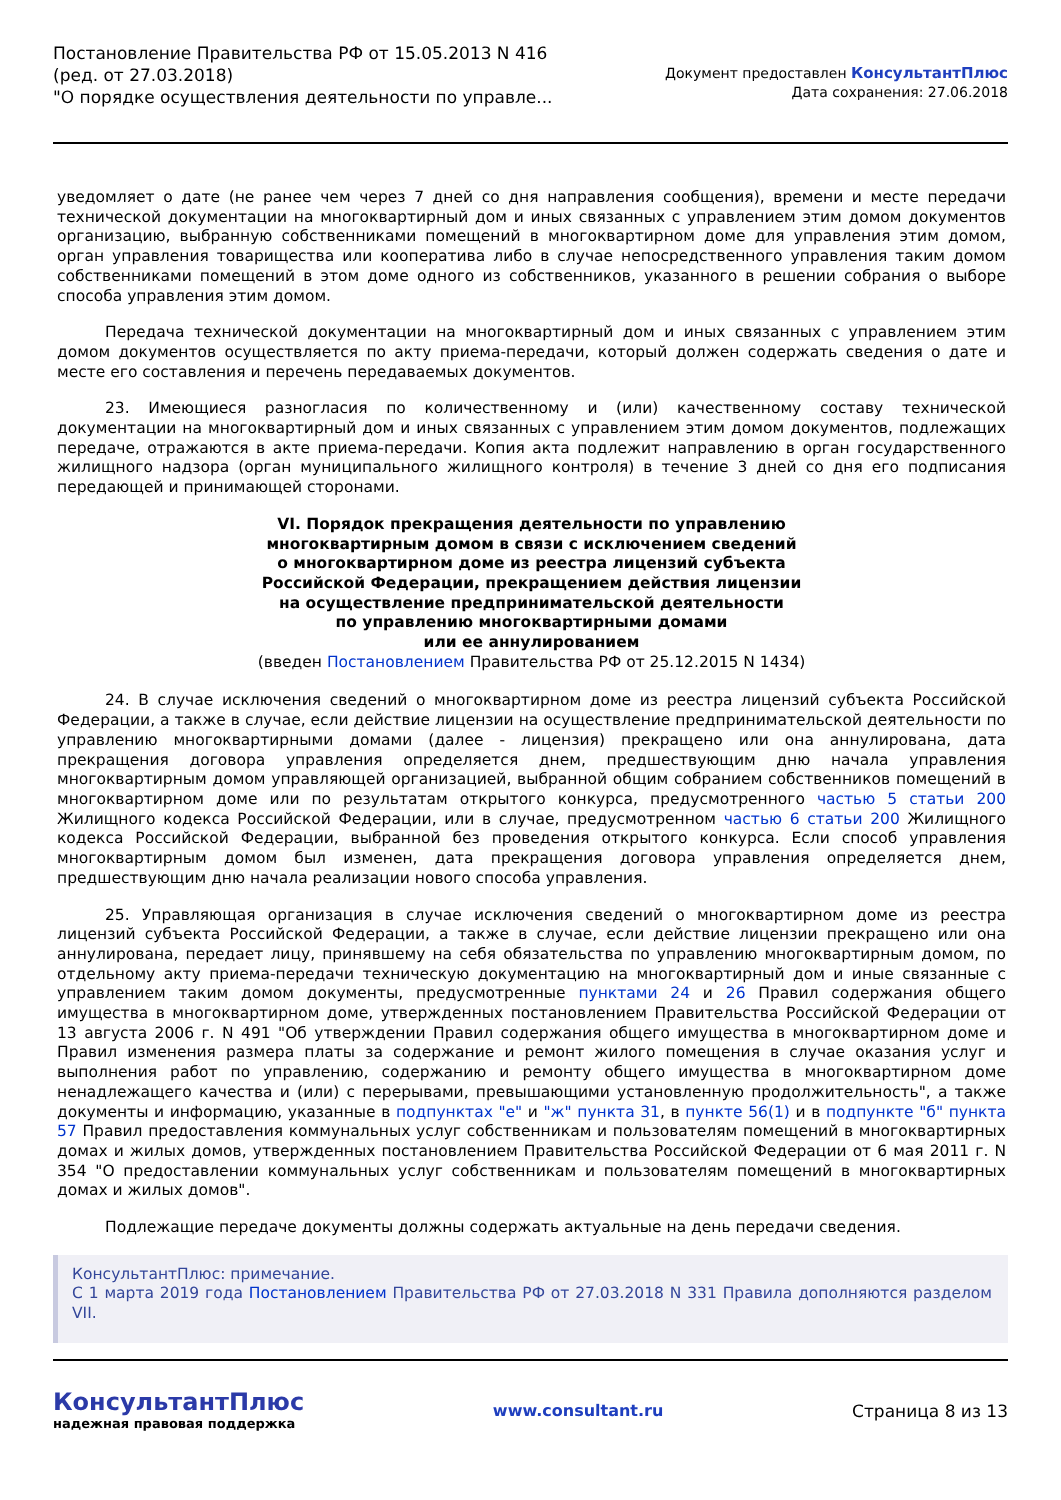Постановление Правительства РФ от 15.05.2013 N 416
(ред. от 27.03.2018)
"О порядке осуществления деятельности по управле...
Документ предоставлен КонсультантПлюс
Дата сохранения: 27.06.2018
уведомляет о дате (не ранее чем через 7 дней со дня направления сообщения), времени и месте передачи технической документации на многоквартирный дом и иных связанных с управлением этим домом документов организацию, выбранную собственниками помещений в многоквартирном доме для управления этим домом, орган управления товарищества или кооператива либо в случае непосредственного управления таким домом собственниками помещений в этом доме одного из собственников, указанного в решении собрания о выборе способа управления этим домом.
Передача технической документации на многоквартирный дом и иных связанных с управлением этим домом документов осуществляется по акту приема-передачи, который должен содержать сведения о дате и месте его составления и перечень передаваемых документов.
23. Имеющиеся разногласия по количественному и (или) качественному составу технической документации на многоквартирный дом и иных связанных с управлением этим домом документов, подлежащих передаче, отражаются в акте приема-передачи. Копия акта подлежит направлению в орган государственного жилищного надзора (орган муниципального жилищного контроля) в течение 3 дней со дня его подписания передающей и принимающей сторонами.
VI. Порядок прекращения деятельности по управлению
многоквартирным домом в связи с исключением сведений
о многоквартирном доме из реестра лицензий субъекта
Российской Федерации, прекращением действия лицензии
на осуществление предпринимательской деятельности
по управлению многоквартирными домами
или ее аннулированием
(введен Постановлением Правительства РФ от 25.12.2015 N 1434)
24. В случае исключения сведений о многоквартирном доме из реестра лицензий субъекта Российской Федерации, а также в случае, если действие лицензии на осуществление предпринимательской деятельности по управлению многоквартирными домами (далее - лицензия) прекращено или она аннулирована, дата прекращения договора управления определяется днем, предшествующим дню начала управления многоквартирным домом управляющей организацией, выбранной общим собранием собственников помещений в многоквартирном доме или по результатам открытого конкурса, предусмотренного частью 5 статьи 200 Жилищного кодекса Российской Федерации, или в случае, предусмотренном частью 6 статьи 200 Жилищного кодекса Российской Федерации, выбранной без проведения открытого конкурса. Если способ управления многоквартирным домом был изменен, дата прекращения договора управления определяется днем, предшествующим дню начала реализации нового способа управления.
25. Управляющая организация в случае исключения сведений о многоквартирном доме из реестра лицензий субъекта Российской Федерации, а также в случае, если действие лицензии прекращено или она аннулирована, передает лицу, принявшему на себя обязательства по управлению многоквартирным домом, по отдельному акту приема-передачи техническую документацию на многоквартирный дом и иные связанные с управлением таким домом документы, предусмотренные пунктами 24 и 26 Правил содержания общего имущества в многоквартирном доме, утвержденных постановлением Правительства Российской Федерации от 13 августа 2006 г. N 491 "Об утверждении Правил содержания общего имущества в многоквартирном доме и Правил изменения размера платы за содержание и ремонт жилого помещения в случае оказания услуг и выполнения работ по управлению, содержанию и ремонту общего имущества в многоквартирном доме ненадлежащего качества и (или) с перерывами, превышающими установленную продолжительность", а также документы и информацию, указанные в подпунктах "е" и "ж" пункта 31, в пункте 56(1) и в подпункте "б" пункта 57 Правил предоставления коммунальных услуг собственникам и пользователям помещений в многоквартирных домах и жилых домов, утвержденных постановлением Правительства Российской Федерации от 6 мая 2011 г. N 354 "О предоставлении коммунальных услуг собственникам и пользователям помещений в многоквартирных домах и жилых домов".
Подлежащие передаче документы должны содержать актуальные на день передачи сведения.
КонсультантПлюс: примечание.
С 1 марта 2019 года Постановлением Правительства РФ от 27.03.2018 N 331 Правила дополняются разделом VII.
КонсультантПлюс
надежная правовая поддержка
www.consultant.ru Страница 8 из 13